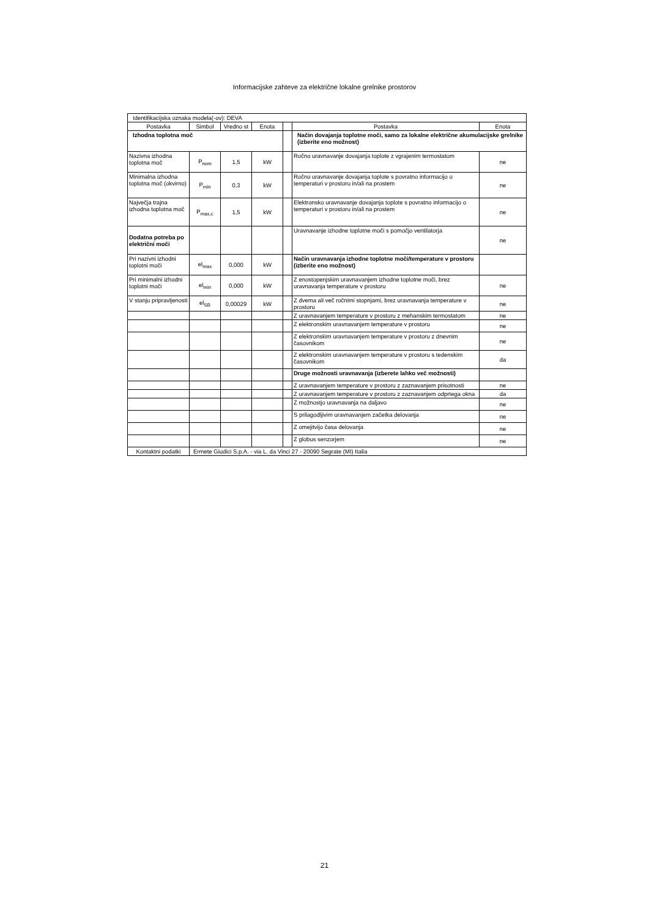Informacijske zahteve za električne lokalne grelnike prostorov
| Identifikacijska oznaka modela(-ov): DEVA | | | | | | |
| Postavka | Simbol | Vredno st | Enota | | Postavka | Enota |
| Izhodna toplotna moč | | | | | Način dovajanja toplotne moči, samo za lokalne električne akumulacijske grelnike (izberite eno možnost) | |
| Nazivna izhodna toplotna moč | P<sub>nom</sub> | 1,5 | kW | | Ročno uravnavanje dovajanja toplote z vgrajenim termostatom | ne |
| Minimalna izhodna toplotna moč (okvirno) | P<sub>min</sub> | 0,3 | kW | | Ročno uravnavanje dovajanja toplote s povratno informacijo o temperaturi v prostoru in/ali na prostem | ne |
| Največja trajna izhodna toplotna moč | P<sub>max,c</sub> | 1,5 | kW | | Elektronsko uravnavanje dovajanja toplote s povratno informacijo o temperaturi v prostoru in/ali na prostem | ne |
| Dodatna potreba po električni moči | | | | | Uravnavanje izhodne toplotne moči s pomočjo ventilatorja | ne |
| Pri nazivni izhodni toplotni moči | el<sub>max</sub> | 0,000 | kW | | Način uravnavanja izhodne toplotne moči/temperature v prostoru (izberite eno možnost) | |
| Pri minimalni izhodni toplotni moči | el<sub>min</sub> | 0,000 | kW | | Z enostopenjskim uravnavanjem izhodne toplotne moči, brez uravnavanja temperature v prostoru | ne |
| V stanju pripravljenosti | el<sub>SB</sub> | 0,00029 | kW | | Z dvema ali več ročnimi stopnjami, brez uravnavanja temperature v prostoru | ne |
| | | | | | Z uravnavanjem temperature v prostoru z mehanskim termostatom | ne |
| | | | | | Z elektronskim uravnavanjem temperature v prostoru | ne |
| | | | | | Z elektronskim uravnavanjem temperature v prostoru z dnevnim časovnikom | ne |
| | | | | | Z elektronskim uravnavanjem temperature v prostoru s tedenskim časovnikom | da |
| | | | | | Druge možnosti uravnavanja (izberete lahko več možnosti) | |
| | | | | | Z uravnavanjem temperature v prostoru z zaznavanjem prisotnosti | ne |
| | | | | | Z uravnavanjem temperature v prostoru z zaznavanjem odprtega okna | da |
| | | | | | Z možnostjo uravnavanja na daljavo | ne |
| | | | | | S prilagodljivim uravnavanjem začetka delovanja | ne |
| | | | | | Z omejitvijo časa delovanja | ne |
| | | | | | Z globus senzorjem | ne |
| Kontaktni podatki | Ermete Giudici S.p.A. - via L. da Vinci 27 - 20090 Segrate (MI) Italia | | | | | |
21